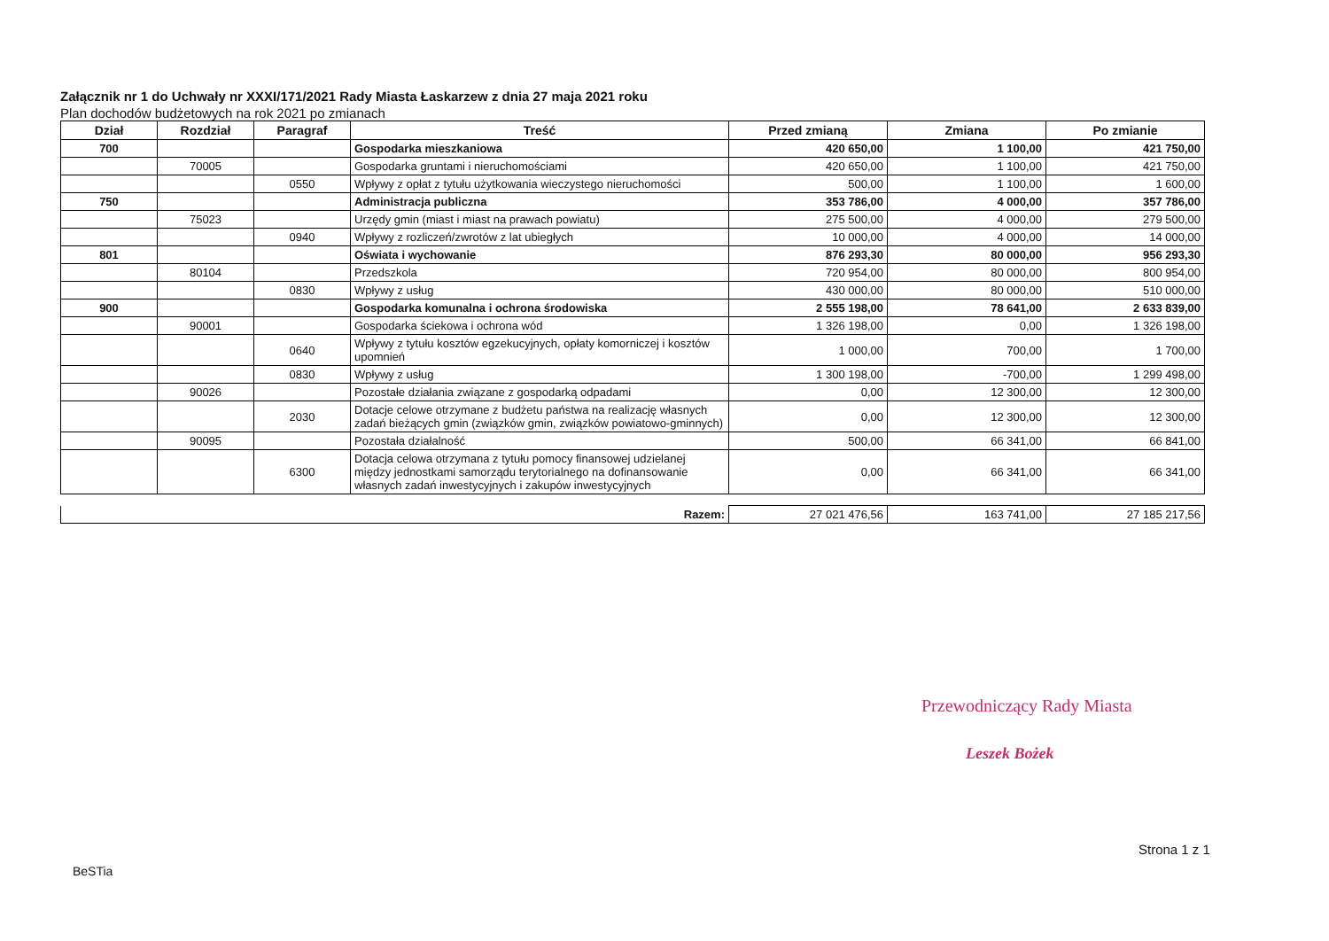Załącznik nr 1 do Uchwały nr XXXI/171/2021 Rady Miasta Łaskarzew z dnia 27 maja 2021 roku
Plan dochodów budżetowych na rok 2021 po zmianach
| Dział | Rozdział | Paragraf | Treść | Przed zmianą | Zmiana | Po zmianie |
| --- | --- | --- | --- | --- | --- | --- |
| 700 | | | Gospodarka mieszkaniowa | 420 650,00 | 1 100,00 | 421 750,00 |
| | 70005 | | Gospodarka gruntami i nieruchomościami | 420 650,00 | 1 100,00 | 421 750,00 |
| | | 0550 | Wpływy z opłat z tytułu użytkowania wieczystego nieruchomości | 500,00 | 1 100,00 | 1 600,00 |
| 750 | | | Administracja publiczna | 353 786,00 | 4 000,00 | 357 786,00 |
| | 75023 | | Urzędy gmin (miast i miast na prawach powiatu) | 275 500,00 | 4 000,00 | 279 500,00 |
| | | 0940 | Wpływy z rozliczeń/zwrotów z lat ubiegłych | 10 000,00 | 4 000,00 | 14 000,00 |
| 801 | | | Oświata i wychowanie | 876 293,30 | 80 000,00 | 956 293,30 |
| | 80104 | | Przedszkola | 720 954,00 | 80 000,00 | 800 954,00 |
| | | 0830 | Wpływy z usług | 430 000,00 | 80 000,00 | 510 000,00 |
| 900 | | | Gospodarka komunalna i ochrona środowiska | 2 555 198,00 | 78 641,00 | 2 633 839,00 |
| | 90001 | | Gospodarka ściekowa i ochrona wód | 1 326 198,00 | 0,00 | 1 326 198,00 |
| | | 0640 | Wpływy z tytułu kosztów egzekucyjnych, opłaty komorniczej i kosztów upomnień | 1 000,00 | 700,00 | 1 700,00 |
| | | 0830 | Wpływy z usług | 1 300 198,00 | -700,00 | 1 299 498,00 |
| | 90026 | | Pozostałe działania związane z gospodarką odpadami | 0,00 | 12 300,00 | 12 300,00 |
| | | 2030 | Dotacje celowe otrzymane z budżetu państwa na realizację własnych zadań bieżących gmin (związków gmin, związków powiatowo-gminnych) | 0,00 | 12 300,00 | 12 300,00 |
| | 90095 | | Pozostała działalność | 500,00 | 66 341,00 | 66 841,00 |
| | | 6300 | Dotacja celowa otrzymana z tytułu pomocy finansowej udzielanej między jednostkami samorządu terytorialnego na dofinansowanie własnych zadań inwestycyjnych i zakupów inwestycyjnych | 0,00 | 66 341,00 | 66 341,00 |
| Razem: | 27 021 476,56 | 163 741,00 | 27 185 217,56 |
Przewodniczący Rady Miasta
Leszek Bożek
Strona 1 z 1
BeSTia